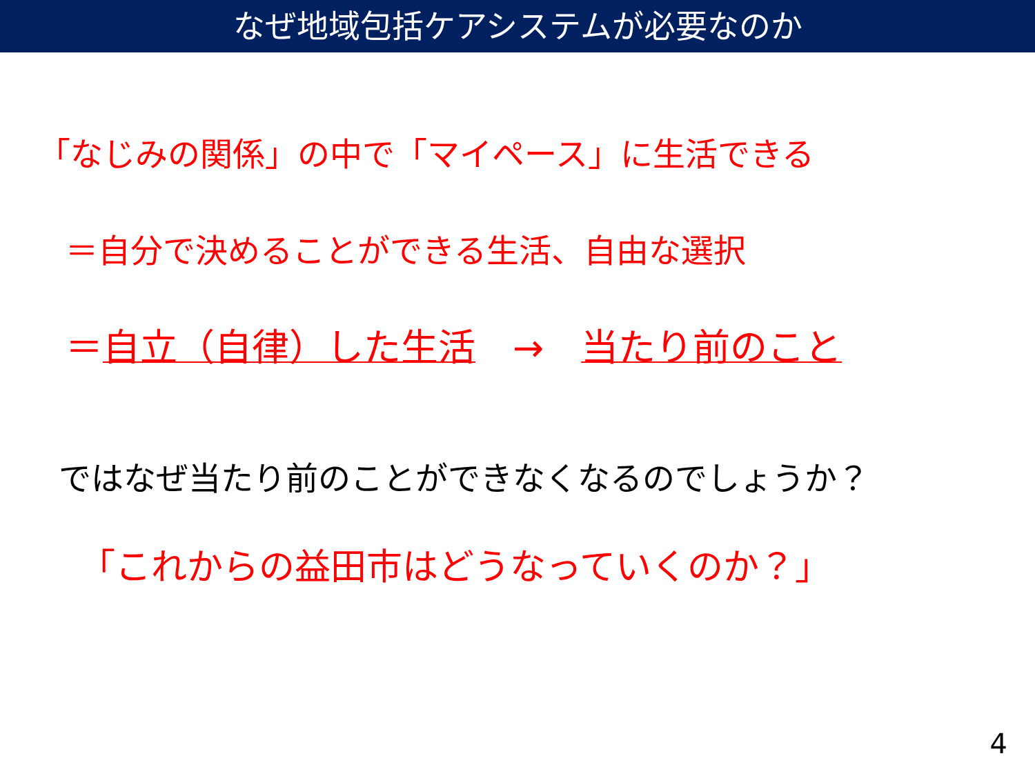なぜ地域包括ケアシステムが必要なのか
「なじみの関係」の中で「マイペース」に生活できる
＝自分で決めることができる生活、自由な選択
＝自立（自律）した生活　→　当たり前のこと
ではなぜ当たり前のことができなくなるのでしょうか？
「これからの益田市はどうなっていくのか？」
4